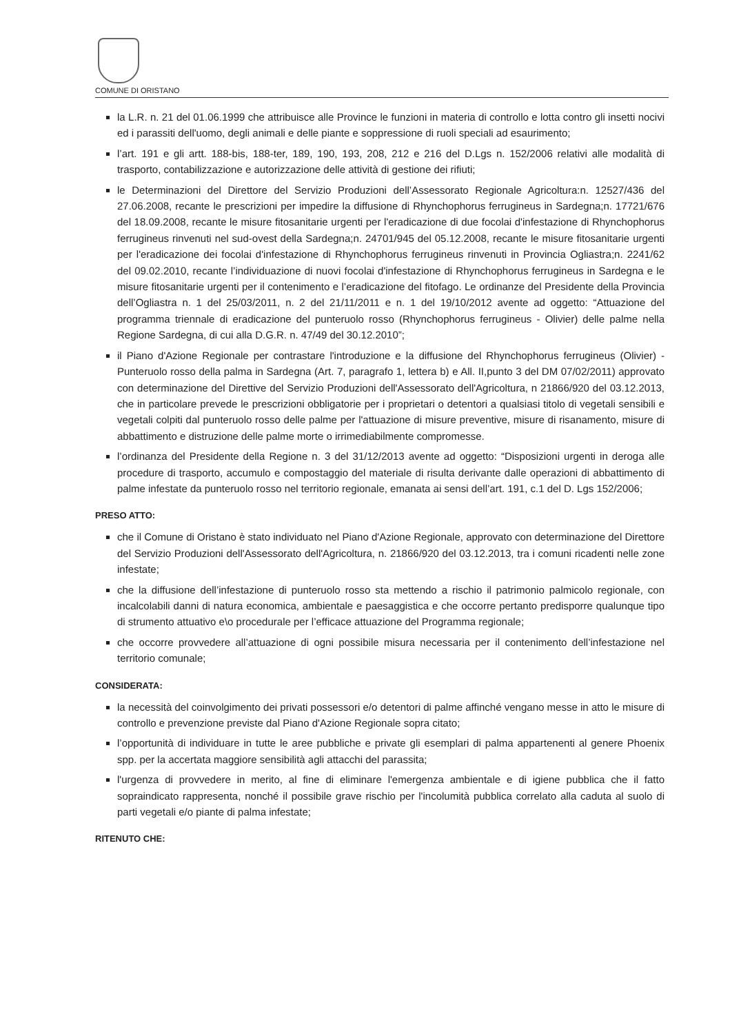COMUNE DI ORISTANO
la L.R. n. 21 del 01.06.1999 che attribuisce alle Province le funzioni in materia di controllo e lotta contro gli insetti nocivi ed i parassiti dell'uomo, degli animali e delle piante e soppressione di ruoli speciali ad esaurimento;
l’art. 191 e gli artt. 188-bis, 188-ter, 189, 190, 193, 208, 212 e 216 del D.Lgs n. 152/2006 relativi alle modalità di trasporto, contabilizzazione e autorizzazione delle attività di gestione dei rifiuti;
le Determinazioni del Direttore del Servizio Produzioni dell’Assessorato Regionale Agricoltura:n. 12527/436 del 27.06.2008, recante le prescrizioni per impedire la diffusione di Rhynchophorus ferrugineus in Sardegna;n. 17721/676 del 18.09.2008, recante le misure fitosanitarie urgenti per l'eradicazione di due focolai d'infestazione di Rhynchophorus ferrugineus rinvenuti nel sud-ovest della Sardegna;n. 24701/945 del 05.12.2008, recante le misure fitosanitarie urgenti per l'eradicazione dei focolai d'infestazione di Rhynchophorus ferrugineus rinvenuti in Provincia Ogliastra;n. 2241/62 del 09.02.2010, recante l’individuazione di nuovi focolai d'infestazione di Rhynchophorus ferrugineus in Sardegna e le misure fitosanitarie urgenti per il contenimento e l’eradicazione del fitofago. Le ordinanze del Presidente della Provincia dell’Ogliastra n. 1 del 25/03/2011, n. 2 del 21/11/2011 e n. 1 del 19/10/2012 avente ad oggetto: “Attuazione del programma triennale di eradicazione del punteruolo rosso (Rhynchophorus ferrugineus - Olivier) delle palme nella Regione Sardegna, di cui alla D.G.R. n. 47/49 del 30.12.2010”;
il Piano d'Azione Regionale per contrastare l'introduzione e la diffusione del Rhynchophorus ferrugineus (Olivier) - Punteruolo rosso della palma in Sardegna (Art. 7, paragrafo 1, lettera b) e All. II,punto 3 del DM 07/02/2011) approvato con determinazione del Direttive del Servizio Produzioni dell'Assessorato dell'Agricoltura, n 21866/920 del 03.12.2013, che in particolare prevede le prescrizioni obbligatorie per i proprietari o detentori a qualsiasi titolo di vegetali sensibili e vegetali colpiti dal punteruolo rosso delle palme per l'attuazione di misure preventive, misure di risanamento, misure di abbattimento e distruzione delle palme morte o irrimediabilmente compromesse.
l’ordinanza del Presidente della Regione n. 3 del 31/12/2013 avente ad oggetto: “Disposizioni urgenti in deroga alle procedure di trasporto, accumulo e compostaggio del materiale di risulta derivante dalle operazioni di abbattimento di palme infestate da punteruolo rosso nel territorio regionale, emanata ai sensi dell’art. 191, c.1 del D. Lgs 152/2006;
PRESO ATTO:
che il Comune di Oristano è stato individuato nel Piano d'Azione Regionale, approvato con determinazione del Direttore del Servizio Produzioni dell'Assessorato dell'Agricoltura, n. 21866/920 del 03.12.2013, tra i comuni ricadenti nelle zone infestate;
che la diffusione dell’infestazione di punteruolo rosso sta mettendo a rischio il patrimonio palmicolo regionale, con incalcolabili danni di natura economica, ambientale e paesaggistica e che occorre pertanto predisporre qualunque tipo di strumento attuativo e\o procedurale per l’efficace attuazione del Programma regionale;
che occorre provvedere all’attuazione di ogni possibile misura necessaria per il contenimento dell’infestazione nel territorio comunale;
CONSIDERATA:
la necessità del coinvolgimento dei privati possessori e/o detentori di palme affinché vengano messe in atto le misure di controllo e prevenzione previste dal Piano d'Azione Regionale sopra citato;
l’opportunità di individuare in tutte le aree pubbliche e private gli esemplari di palma appartenenti al genere Phoenix spp. per la accertata maggiore sensibilità agli attacchi del parassita;
l'urgenza di provvedere in merito, al fine di eliminare l'emergenza ambientale e di igiene pubblica che il fatto sopraindicato rappresenta, nonché il possibile grave rischio per l'incolumità pubblica correlato alla caduta al suolo di parti vegetali e/o piante di palma infestate;
RITENUTO CHE:
​